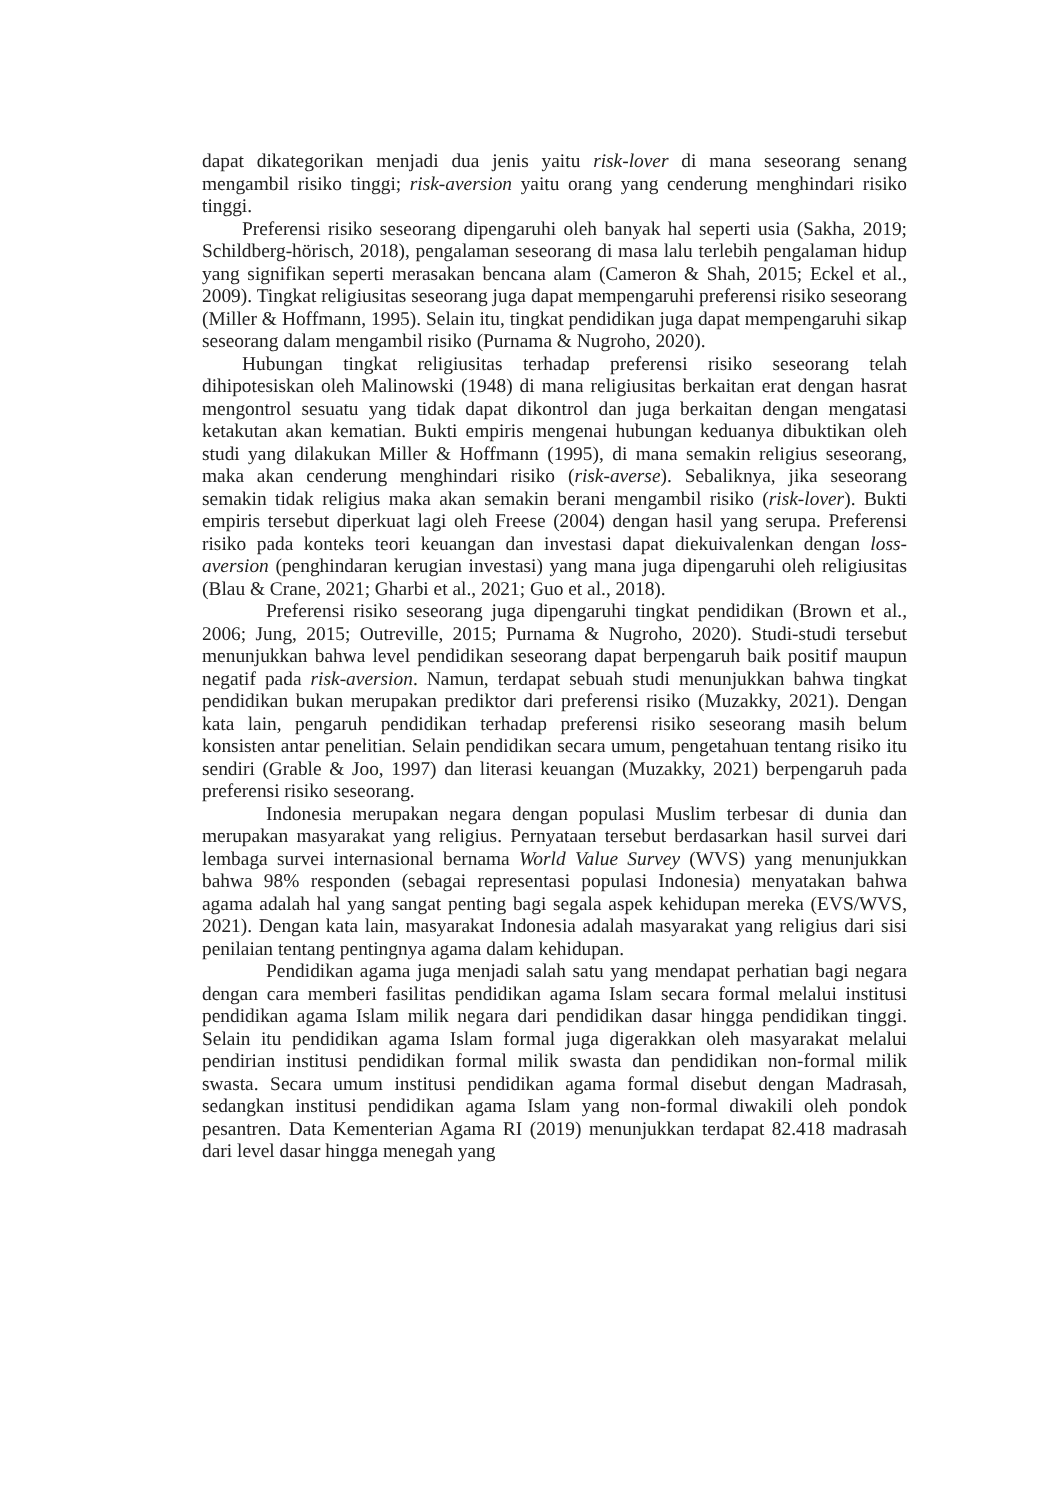dapat dikategorikan menjadi dua jenis yaitu risk-lover di mana seseorang senang mengambil risiko tinggi; risk-aversion yaitu orang yang cenderung menghindari risiko tinggi.
Preferensi risiko seseorang dipengaruhi oleh banyak hal seperti usia (Sakha, 2019; Schildberg-hörisch, 2018), pengalaman seseorang di masa lalu terlebih pengalaman hidup yang signifikan seperti merasakan bencana alam (Cameron & Shah, 2015; Eckel et al., 2009). Tingkat religiusitas seseorang juga dapat mempengaruhi preferensi risiko seseorang (Miller & Hoffmann, 1995). Selain itu, tingkat pendidikan juga dapat mempengaruhi sikap seseorang dalam mengambil risiko (Purnama & Nugroho, 2020).
Hubungan tingkat religiusitas terhadap preferensi risiko seseorang telah dihipotesiskan oleh Malinowski (1948) di mana religiusitas berkaitan erat dengan hasrat mengontrol sesuatu yang tidak dapat dikontrol dan juga berkaitan dengan mengatasi ketakutan akan kematian. Bukti empiris mengenai hubungan keduanya dibuktikan oleh studi yang dilakukan Miller & Hoffmann (1995), di mana semakin religius seseorang, maka akan cenderung menghindari risiko (risk-averse). Sebaliknya, jika seseorang semakin tidak religius maka akan semakin berani mengambil risiko (risk-lover). Bukti empiris tersebut diperkuat lagi oleh Freese (2004) dengan hasil yang serupa. Preferensi risiko pada konteks teori keuangan dan investasi dapat diekuivalenkan dengan loss-aversion (penghindaran kerugian investasi) yang mana juga dipengaruhi oleh religiusitas (Blau & Crane, 2021; Gharbi et al., 2021; Guo et al., 2018).
Preferensi risiko seseorang juga dipengaruhi tingkat pendidikan (Brown et al., 2006; Jung, 2015; Outreville, 2015; Purnama & Nugroho, 2020). Studi-studi tersebut menunjukkan bahwa level pendidikan seseorang dapat berpengaruh baik positif maupun negatif pada risk-aversion. Namun, terdapat sebuah studi menunjukkan bahwa tingkat pendidikan bukan merupakan prediktor dari preferensi risiko (Muzakky, 2021). Dengan kata lain, pengaruh pendidikan terhadap preferensi risiko seseorang masih belum konsisten antar penelitian. Selain pendidikan secara umum, pengetahuan tentang risiko itu sendiri (Grable & Joo, 1997) dan literasi keuangan (Muzakky, 2021) berpengaruh pada preferensi risiko seseorang.
Indonesia merupakan negara dengan populasi Muslim terbesar di dunia dan merupakan masyarakat yang religius. Pernyataan tersebut berdasarkan hasil survei dari lembaga survei internasional bernama World Value Survey (WVS) yang menunjukkan bahwa 98% responden (sebagai representasi populasi Indonesia) menyatakan bahwa agama adalah hal yang sangat penting bagi segala aspek kehidupan mereka (EVS/WVS, 2021). Dengan kata lain, masyarakat Indonesia adalah masyarakat yang religius dari sisi penilaian tentang pentingnya agama dalam kehidupan.
Pendidikan agama juga menjadi salah satu yang mendapat perhatian bagi negara dengan cara memberi fasilitas pendidikan agama Islam secara formal melalui institusi pendidikan agama Islam milik negara dari pendidikan dasar hingga pendidikan tinggi. Selain itu pendidikan agama Islam formal juga digerakkan oleh masyarakat melalui pendirian institusi pendidikan formal milik swasta dan pendidikan non-formal milik swasta. Secara umum institusi pendidikan agama formal disebut dengan Madrasah, sedangkan institusi pendidikan agama Islam yang non-formal diwakili oleh pondok pesantren. Data Kementerian Agama RI (2019) menunjukkan terdapat 82.418 madrasah dari level dasar hingga menegah yang